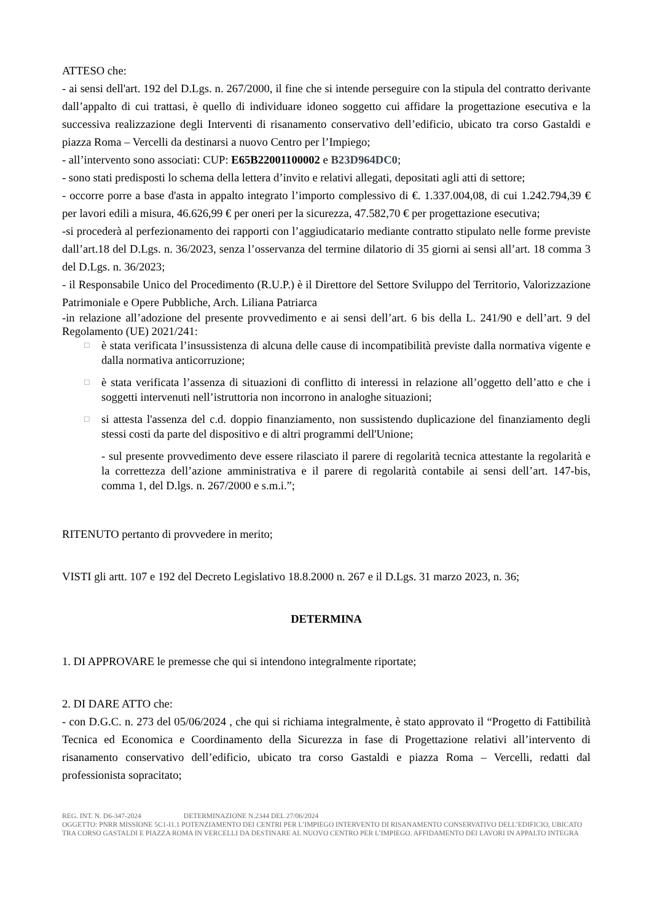ATTESO che:
- ai sensi dell'art. 192 del D.Lgs. n. 267/2000, il fine che si intende perseguire con la stipula del contratto derivante dall’appalto di cui trattasi, è quello di individuare idoneo soggetto cui affidare la progettazione esecutiva e la successiva realizzazione degli Interventi di risanamento conservativo dell’edificio, ubicato tra corso Gastaldi e piazza Roma – Vercelli da destinarsi a nuovo Centro per l’Impiego;
- all’intervento sono associati: CUP: E65B22001100002 e B23D964DC0;
- sono stati predisposti lo schema della lettera d’invito e relativi allegati, depositati agli atti di settore;
- occorre porre a base d'asta in appalto integrato l’importo complessivo di €. 1.337.004,08, di cui 1.242.794,39 € per lavori edili a misura, 46.626,99 € per oneri per la sicurezza, 47.582,70 € per progettazione esecutiva;
-si procederà al perfezionamento dei rapporti con l’aggiudicatario mediante contratto stipulato nelle forme previste dall’art.18 del D.Lgs. n. 36/2023, senza l’osservanza del termine dilatorio di 35 giorni ai sensi all’art. 18 comma 3 del D.Lgs. n. 36/2023;
- il Responsabile Unico del Procedimento (R.U.P.) è il Direttore del Settore Sviluppo del Territorio, Valorizzazione Patrimoniale e Opere Pubbliche, Arch. Liliana Patriarca
-in relazione all’adozione del presente provvedimento e ai sensi dell’art. 6 bis della L. 241/90 e dell’art. 9 del Regolamento (UE) 2021/241:
□
è stata verificata l’insussistenza di alcuna delle cause di incompatibilità previste dalla normativa vigente e dalla normativa anticorruzione;
□
è stata verificata l’assenza di situazioni di conflitto di interessi in relazione all’oggetto dell’atto e che i soggetti intervenuti nell’istruttoria non incorrono in analoghe situazioni;
□
si attesta l'assenza del c.d. doppio finanziamento, non sussistendo duplicazione del finanziamento degli stessi costi da parte del dispositivo e di altri programmi dell'Unione;
- sul presente provvedimento deve essere rilasciato il parere di regolarità tecnica attestante la regolarità e la correttezza dell’azione amministrativa e il parere di regolarità contabile ai sensi dell’art. 147-bis, comma 1, del D.lgs. n. 267/2000 e s.m.i.”;
RITENUTO pertanto di provvedere in merito;
VISTI gli artt. 107 e 192 del Decreto Legislativo 18.8.2000 n. 267 e il D.Lgs. 31 marzo 2023, n. 36;
DETERMINA
1. DI APPROVARE le premesse che qui si intendono integralmente riportate;
2. DI DARE ATTO che:
- con D.G.C. n. 273 del 05/06/2024 , che qui si richiama integralmente, è stato approvato il “Progetto di Fattibilità Tecnica ed Economica e Coordinamento della Sicurezza in fase di Progettazione relativi all’intervento di risanamento conservativo dell’edificio, ubicato tra corso Gastaldi e piazza Roma – Vercelli, redatti dal professionista sopracitato;
REG. INT. N. D6-347-2024 DETERMINAZIONE N.2344 DEL 27/06/2024
OGGETTO: PNRR MISSIONE 5C1-I1.1 POTENZIAMENTO DEI CENTRI PER L’IMPIEGO INTERVENTO DI RISANAMENTO CONSERVATIVO DELL’EDIFICIO, UBICATO TRA CORSO GASTALDI E PIAZZA ROMA IN VERCELLI DA DESTINARE AL NUOVO CENTRO PER L’IMPIEGO. AFFIDAMENTO DEI LAVORI IN APPALTO INTEGRA